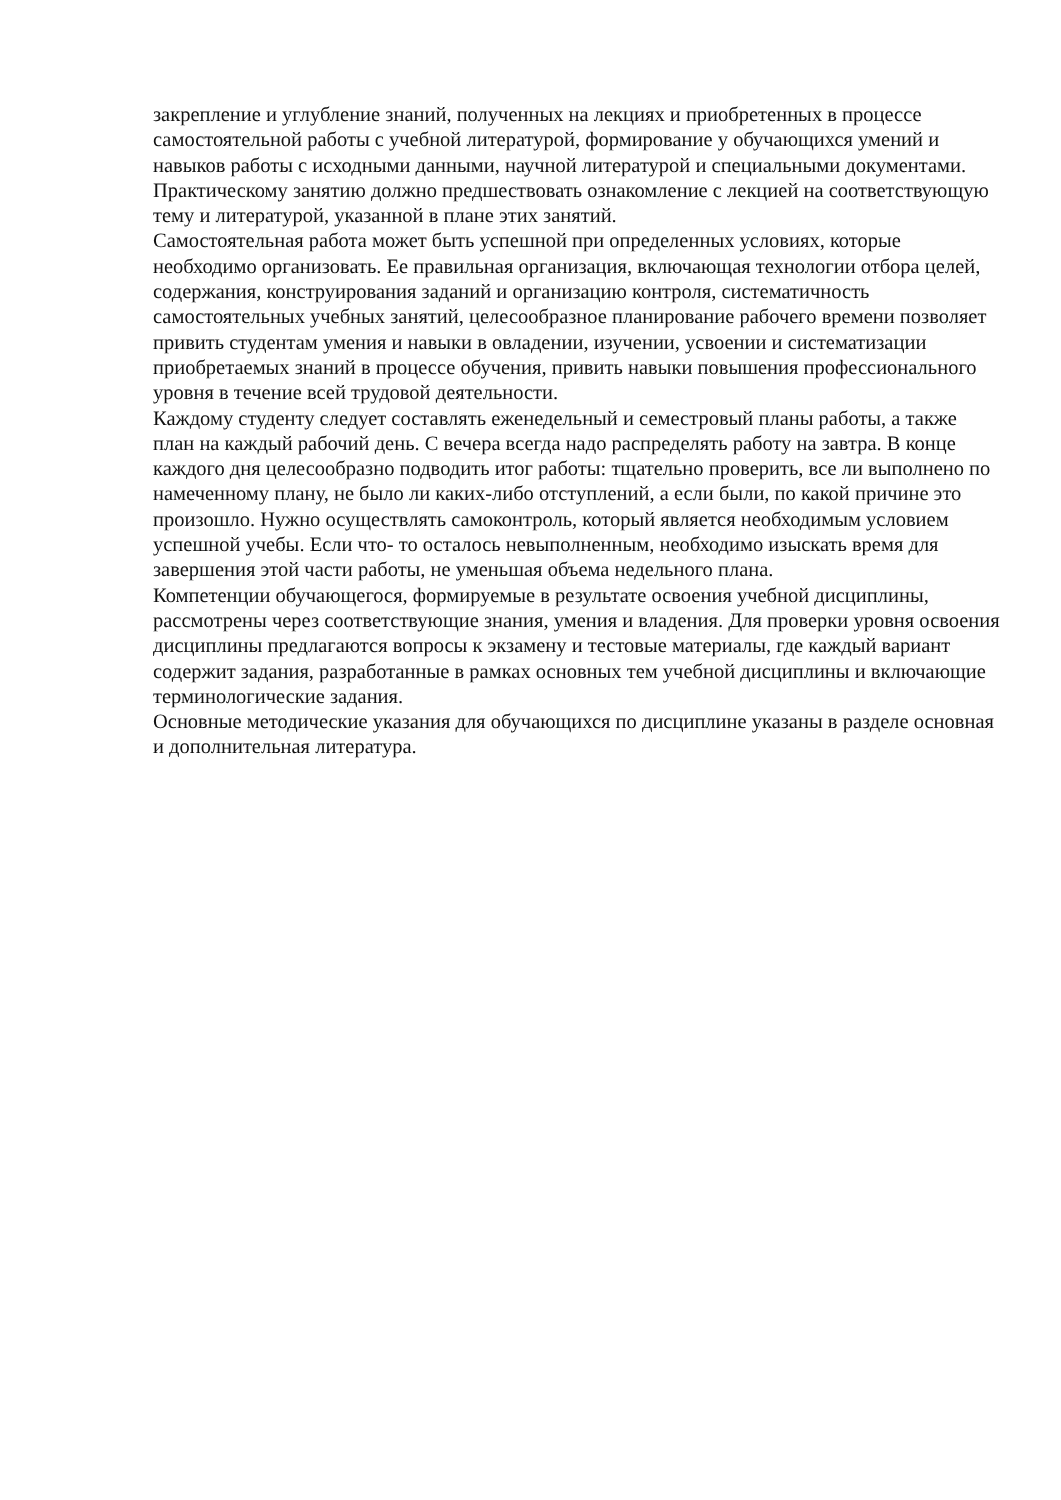закрепление и углубление знаний, полученных на лекциях и приобретенных в процессе самостоятельной работы с учебной литературой, формирование у обучающихся умений и навыков работы с исходными данными, научной литературой и специальными документами. Практическому занятию должно предшествовать ознакомление с лекцией на соответствующую тему и литературой, указанной в плане этих занятий.
Самостоятельная работа может быть успешной при определенных условиях, которые необходимо организовать. Ее правильная организация, включающая технологии отбора целей, содержания, конструирования заданий и организацию контроля, систематичность самостоятельных учебных занятий, целесообразное планирование рабочего времени позволяет привить студентам умения и навыки в овладении, изучении, усвоении и систематизации приобретаемых знаний в процессе обучения, привить навыки повышения профессионального уровня в течение всей трудовой деятельности.
Каждому студенту следует составлять еженедельный и семестровый планы работы, а также план на каждый рабочий день. С вечера всегда надо распределять работу на завтра. В конце каждого дня целесообразно подводить итог работы: тщательно проверить, все ли выполнено по намеченному плану, не было ли каких-либо отступлений, а если были, по какой причине это произошло. Нужно осуществлять самоконтроль, который является необходимым условием успешной учебы. Если что- то осталось невыполненным, необходимо изыскать время для завершения этой части работы, не уменьшая объема недельного плана.
Компетенции обучающегося, формируемые в результате освоения учебной дисциплины, рассмотрены через соответствующие знания, умения и владения. Для проверки уровня освоения дисциплины предлагаются вопросы к экзамену и тестовые материалы, где каждый вариант содержит задания, разработанные в рамках основных тем учебной дисциплины и включающие терминологические задания.
Основные методические указания для обучающихся по дисциплине указаны в разделе основная и дополнительная литература.